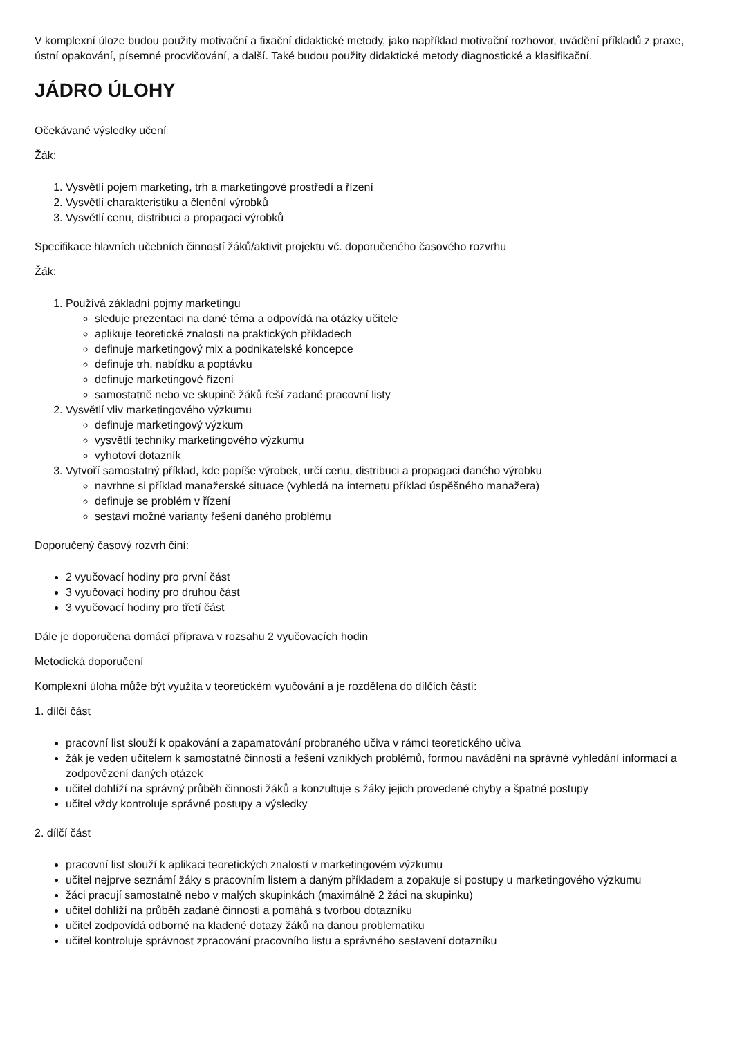V komplexní úloze budou použity motivační a fixační didaktické metody, jako například motivační rozhovor, uvádění příkladů z praxe, ústní opakování, písemné procvičování, a další. Také budou použity didaktické metody diagnostické a klasifikační.
JÁDRO ÚLOHY
Očekávané výsledky učení
Žák:
1. Vysvětlí pojem marketing, trh a marketingové prostředí a řízení
2. Vysvětlí charakteristiku a členění výrobků
3. Vysvětlí cenu, distribuci a propagaci výrobků
Specifikace hlavních učebních činností žáků/aktivit projektu vč. doporučeného časového rozvrhu
Žák:
1. Používá základní pojmy marketingu
sleduje prezentaci na dané téma a odpovídá na otázky učitele
aplikuje teoretické znalosti na praktických příkladech
definuje marketingový mix a podnikatelské koncepce
definuje trh, nabídku a poptávku
definuje marketingové řízení
samostatně nebo ve skupině žáků řeší zadané pracovní listy
2. Vysvětlí vliv marketingového výzkumu
definuje marketingový výzkum
vysvětlí techniky marketingového výzkumu
vyhotoví dotazník
3. Vytvoří samostatný příklad, kde popíše výrobek, určí cenu, distribuci a propagaci daného výrobku
navrhne si příklad manažerské situace (vyhledá na internetu příklad úspěšného manažera)
definuje se problém v řízení
sestaví možné varianty řešení daného problému
Doporučený časový rozvrh činí:
2 vyučovací hodiny pro první část
3 vyučovací hodiny pro druhou část
3 vyučovací hodiny pro třetí část
Dále je doporučena domácí příprava v rozsahu 2 vyučovacích hodin
Metodická doporučení
Komplexní úloha může být využita v teoretickém vyučování a je rozdělena do dílčích částí:
1. dílčí část
pracovní list slouží k opakování a zapamatování probraného učiva v rámci teoretického učiva
žák je veden učitelem k samostatné činnosti a řešení vzniklých problémů, formou navádění na správné vyhledání informací a zodpovězení daných otázek
učitel dohlíží na správný průběh činnosti žáků a konzultuje s žáky jejich provedené chyby a špatné postupy
učitel vždy kontroluje správné postupy a výsledky
2. dílčí část
pracovní list slouží k aplikaci teoretických znalostí v marketingovém výzkumu
učitel nejprve seznámí žáky s pracovním listem a daným příkladem a zopakuje si postupy u marketingového výzkumu
žáci pracují samostatně nebo v malých skupinkách (maximálně 2 žáci na skupinku)
učitel dohlíží na průběh zadané činnosti a pomáhá s tvorbou dotazníku
učitel zodpovídá odborně na kladené dotazy žáků na danou problematiku
učitel kontroluje správnost zpracování pracovního listu a správného sestavení dotazníku